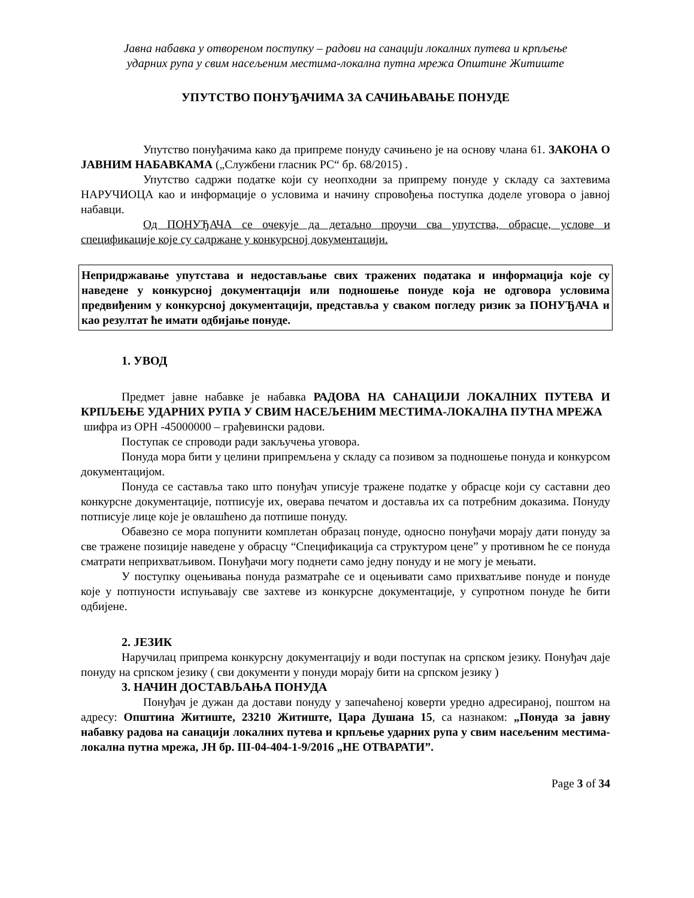Јавна набавка у отвореном поступку – радови на санацији локалних путева и крпљење
ударних рупа у свим насељеним местима-локална путна мрежа Општине Житиште
УПУТСТВО ПОНУЂАЧИМА ЗА САЧИЊАВАЊЕ ПОНУДЕ
Упутство понуђачима како да припреме понуду сачињено је на основу члана 61. ЗАКОНА О ЈАВНИМ НАБАВКАМА („Службени гласник РС“ бр. 68/2015) .
Упутство садржи податке који су неопходни за припрему понуде у складу са захтевима НАРУЧИОЦА као и информације о условима и начину спровођења поступка доделе уговора о јавној набавци.
Од ПОНУЂАЧА се очекује да детаљно проучи сва упутства, обрасце, услове и спецификације које су садржане у конкурсној документацији.
Непридржавање упутстава и недостављање свих тражених података и информација које су наведене у конкурсној документацији или подношење понуде која не одговора условима предвиђеним у конкурсној документацији, представља у сваком погледу ризик за ПОНУЂАЧА и као резултат ће имати одбијање понуде.
1. УВОД
Предмет јавне набавке је набавка РАДОВА НА САНАЦИЈИ ЛОКАЛНИХ ПУТЕВА И КРПЉЕЊЕ УДАРНИХ РУПА У СВИМ НАСЕЉЕНИМ МЕСТИМА-ЛОКАЛНА ПУТНА МРЕЖА
шифра из ОРН -45000000 – грађевински радови.
Поступак се спроводи ради закључења уговора.
Понуда мора бити у целини припремљена у складу са позивом за подношење понуда и конкурсом документацијом.
Понуда се саставља тако што понуђач уписује тражене податке у обрасце који су саставни део конкурсне документације, потписује их, оверава печатом и доставља их са потребним доказима. Понуду потписује лице које је овлашћено да потпише понуду.
Обавезно се мора попунити комплетан образац понуде, односно понуђачи морају дати понуду за све тражене позиције наведене у обрасцу “Спецификација са структуром цене” у противном ће се понуда сматрати неприхватљивом. Понуђачи могу поднети само једну понуду и не могу је мењати.
У поступку оцењивања понуда разматраће се и оцењивати само прихватљиве понуде и понуде које у потпуности испуњавају све захтеве из конкурсне документације, у супротном понуде ће бити одбијене.
2. ЈЕЗИК
Наручилац припрема конкурсну документацију и води поступак на српском језику. Понуђач даје понуду на српском језику ( сви документи у понуди морају бити на српском језику )
3. НАЧИН ДОСТАВЉАЊА ПОНУДА
Понуђач је дужан да достави понуду у запечаћеној коверти уредно адресираној, поштом на адресу: Општина Житиште, 23210 Житиште, Цара Душана 15, са назнаком: „Понуда за јавну набавку радова на санацији локалних путева и крпљење ударних рупа у свим насељеним местима-локална путна мрежа, ЈН бр. III-04-404-1-9/2016 „НЕ ОТВАРАТИ”.
Page 3 of 34